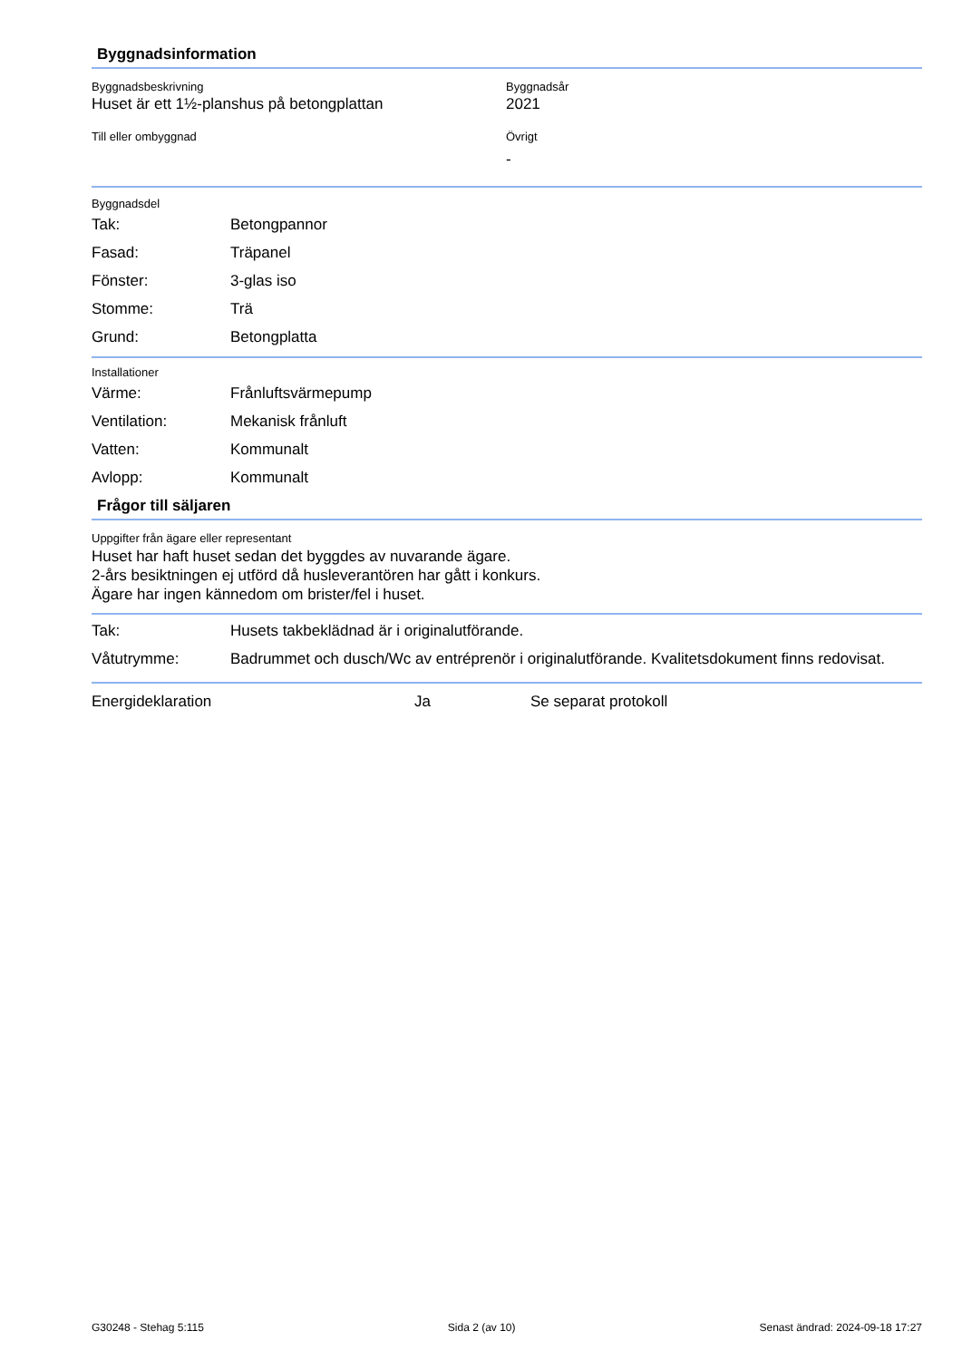Byggnadsinformation
Byggnadsbeskrivning
Huset är ett 1½-planshus på betongplattan
Byggnadsår
2021
Till eller ombyggnad Övrigt
-
Byggnadsdel
Tak: Betongpannor
Fasad: Träpanel
Fönster: 3-glas iso
Stomme: Trä
Grund: Betongplatta
Installationer
Värme: Frånluftsvärmepump
Ventilation: Mekanisk frånluft
Vatten: Kommunalt
Avlopp: Kommunalt
Frågor till säljaren
Uppgifter från ägare eller representant
Huset har haft huset sedan det byggdes av nuvarande ägare.
2-års besiktningen ej utförd då husleverantören har gått i konkurs.
Ägare har ingen kännedom om brister/fel i huset.
Tak: Husets takbeklädnad är i originalutförande.
Våtutrymme: Badrummet och dusch/Wc av entréprenör i originalutförande. Kvalitetsdokument finns redovisat.
Energideklaration Ja Se separat protokoll
G30248 - Stehag 5:115 Sida 2 (av 10) Senast ändrad: 2024-09-18 17:27